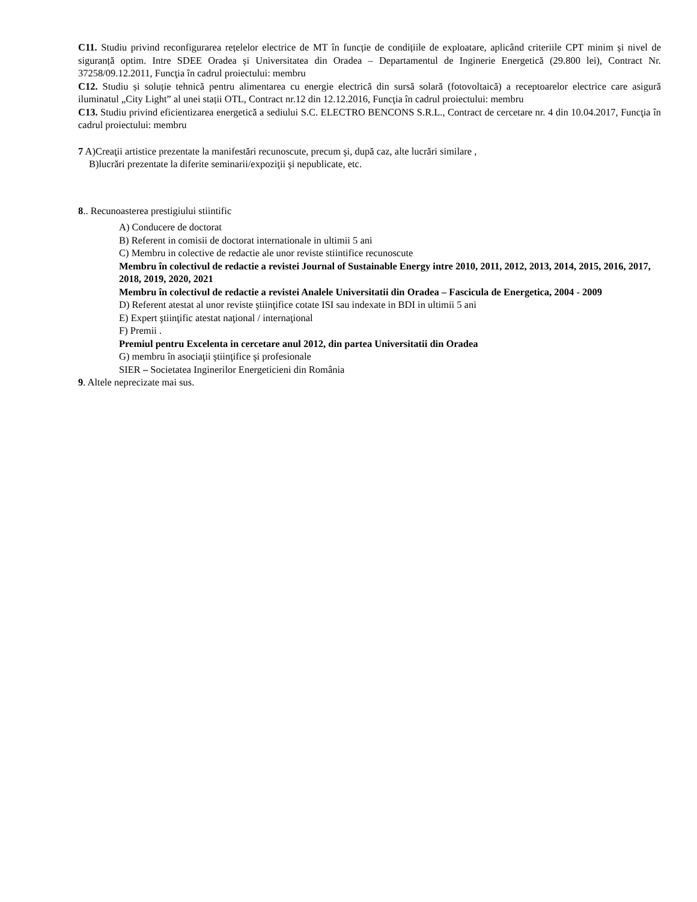C11. Studiu privind reconfigurarea rețelelor electrice de MT în funcție de condițiile de exploatare, aplicând criteriile CPT minim și nivel de siguranță optim. Intre SDEE Oradea și Universitatea din Oradea – Departamentul de Inginerie Energetică (29.800 lei), Contract Nr. 37258/09.12.2011, Funcţia în cadrul proiectului: membru
C12. Studiu și soluție tehnică pentru alimentarea cu energie electrică din sursă solară (fotovoltaică) a receptoarelor electrice care asigură iluminatul „City Light” al unei stații OTL, Contract nr.12 din 12.12.2016, Funcţia în cadrul proiectului: membru
C13. Studiu privind eficientizarea energetică a sediului S.C. ELECTRO BENCONS S.R.L., Contract de cercetare nr. 4 din 10.04.2017, Funcţia în cadrul proiectului: membru
7 A)Creaţii artistice prezentate la manifestări recunoscute, precum şi, după caz, alte lucrări similare ,
B)lucrări prezentate la diferite seminarii/expoziţii şi nepublicate, etc.
8.. Recunoasterea prestigiului stiintific
A) Conducere de doctorat
B) Referent in comisii de doctorat internationale in ultimii 5 ani
C) Membru in colective de redactie ale unor reviste stiintifice recunoscute
Membru în colectivul de redactie a revistei Journal of Sustainable Energy intre 2010, 2011, 2012, 2013, 2014, 2015, 2016, 2017, 2018, 2019, 2020, 2021
Membru în colectivul de redactie a revistei Analele Universitatii din Oradea – Fascicula de Energetica, 2004 - 2009
D) Referent atestat al unor reviste ştiinţifice cotate ISI sau indexate in BDI in ultimii 5 ani
E) Expert ştiinţific atestat naţional / internaţional
F) Premii .
Premiul pentru Excelenta in cercetare anul 2012, din partea Universitatii din Oradea
G) membru în asociaţii ştiinţifice şi profesionale
SIER – Societatea Inginerilor Energeticieni din România
9. Altele neprecizate mai sus.